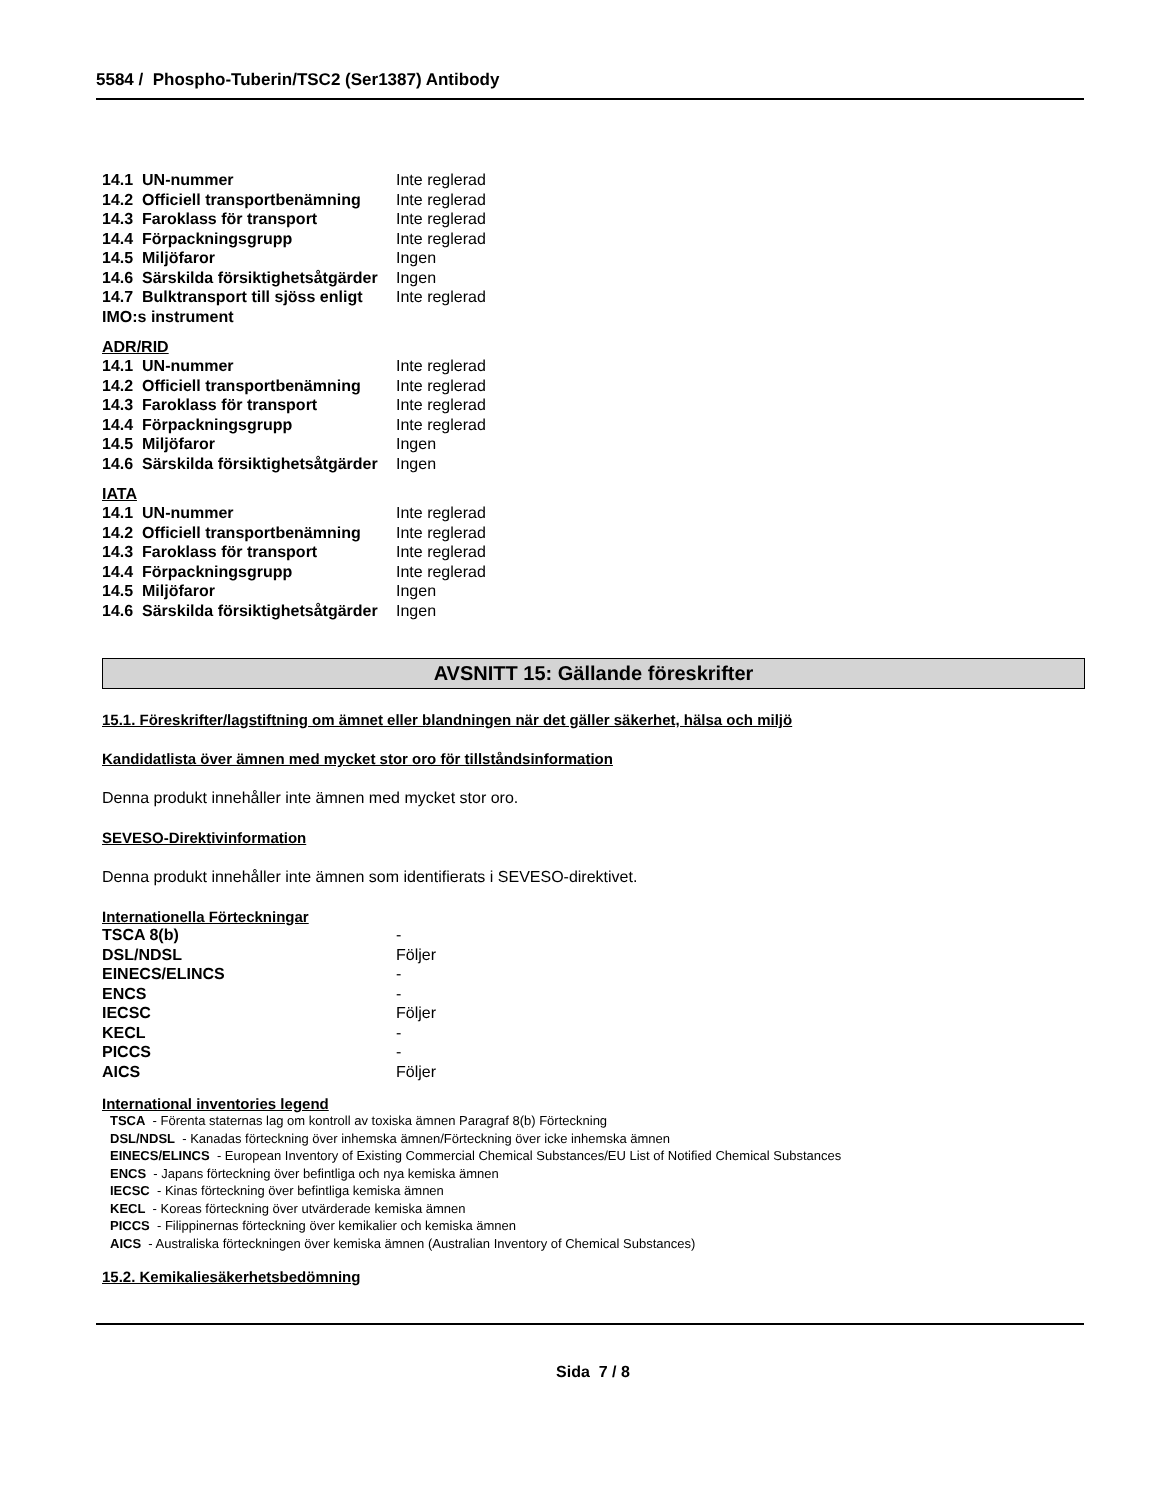5584 / Phospho-Tuberin/TSC2 (Ser1387) Antibody
| 14.1 UN-nummer | Inte reglerad |
| 14.2 Officiell transportbenämning | Inte reglerad |
| 14.3 Faroklass för transport | Inte reglerad |
| 14.4 Förpackningsgrupp | Inte reglerad |
| 14.5 Miljöfaror | Ingen |
| 14.6 Särskilda försiktighetsåtgärder | Ingen |
| 14.7 Bulktransport till sjöss enligt IMO:s instrument | Inte reglerad |
ADR/RID
| 14.1 UN-nummer | Inte reglerad |
| 14.2 Officiell transportbenämning | Inte reglerad |
| 14.3 Faroklass för transport | Inte reglerad |
| 14.4 Förpackningsgrupp | Inte reglerad |
| 14.5 Miljöfaror | Ingen |
| 14.6 Särskilda försiktighetsåtgärder | Ingen |
IATA
| 14.1 UN-nummer | Inte reglerad |
| 14.2 Officiell transportbenämning | Inte reglerad |
| 14.3 Faroklass för transport | Inte reglerad |
| 14.4 Förpackningsgrupp | Inte reglerad |
| 14.5 Miljöfaror | Ingen |
| 14.6 Särskilda försiktighetsåtgärder | Ingen |
AVSNITT 15: Gällande föreskrifter
15.1. Föreskrifter/lagstiftning om ämnet eller blandningen när det gäller säkerhet, hälsa och miljö
Kandidatlista över ämnen med mycket stor oro för tillståndsinformation
Denna produkt innehåller inte ämnen med mycket stor oro.
SEVESO-Direktivinformation
Denna produkt innehåller inte ämnen som identifierats i SEVESO-direktivet.
Internationella Förteckningar
| TSCA 8(b) | - |
| DSL/NDSL | Följer |
| EINECS/ELINCS | - |
| ENCS | - |
| IECSC | Följer |
| KECL | - |
| PICCS | - |
| AICS | Följer |
International inventories legend
TSCA - Förenta staternas lag om kontroll av toxiska ämnen Paragraf 8(b) Förteckning
DSL/NDSL - Kanadas förteckning över inhemska ämnen/Förteckning över icke inhemska ämnen
EINECS/ELINCS - European Inventory of Existing Commercial Chemical Substances/EU List of Notified Chemical Substances
ENCS - Japans förteckning över befintliga och nya kemiska ämnen
IECSC - Kinas förteckning över befintliga kemiska ämnen
KECL - Koreas förteckning över utvärderade kemiska ämnen
PICCS - Filippinernas förteckning över kemikalier och kemiska ämnen
AICS - Australiska förteckningen över kemiska ämnen (Australian Inventory of Chemical Substances)
15.2. Kemikaliesäkerhetsbedömning
Sida 7 / 8